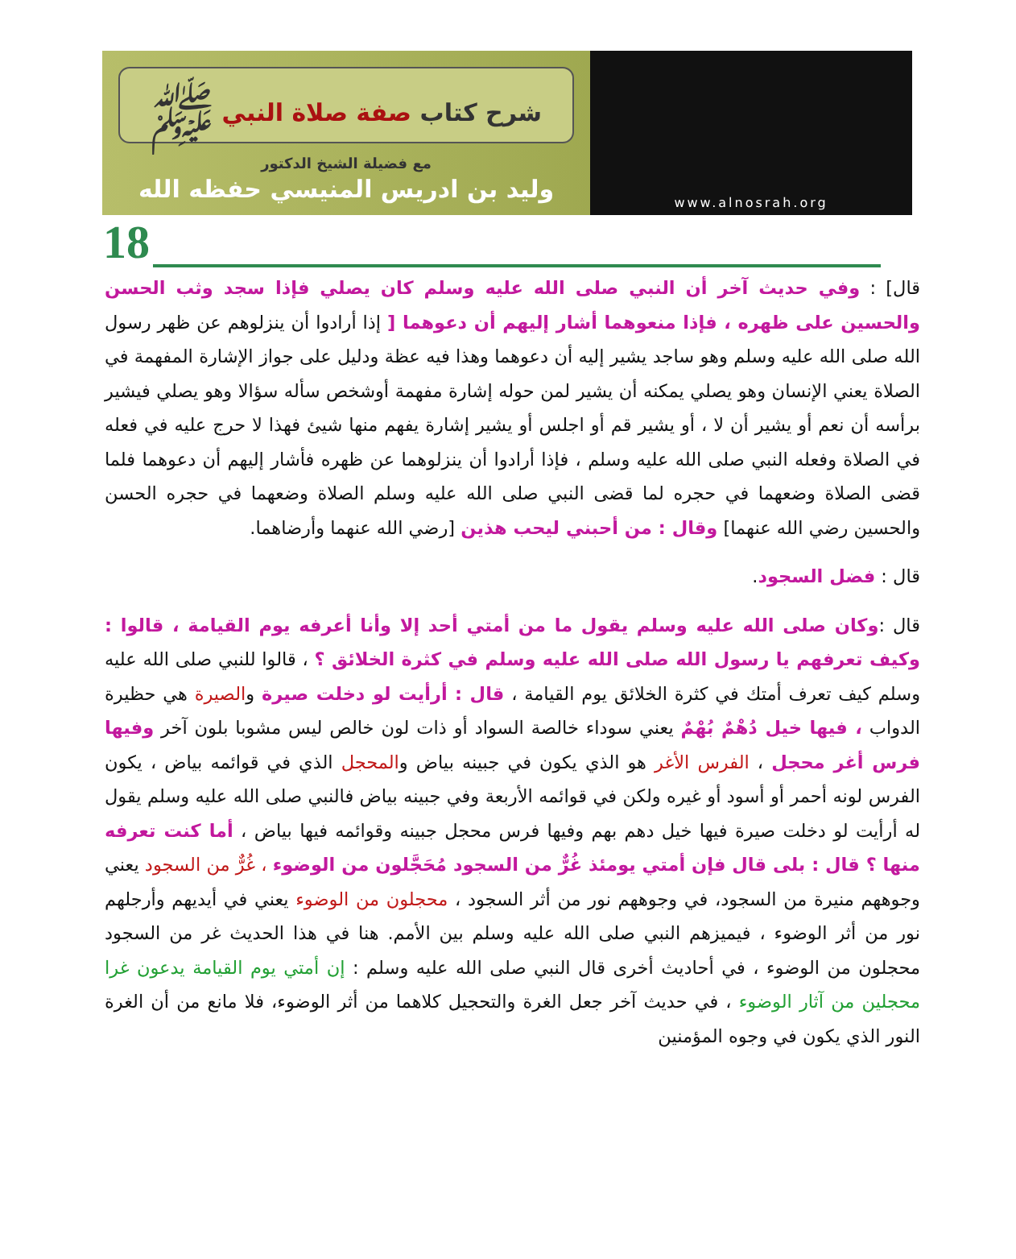شرح كتاب صفة صلاة النبي ﷺ
مع فضيلة الشيخ الدكتور
وليد بن ادريس المنيسي حفظه الله
www.alnosrah.org
18
قال] : وفي حديث آخر أن النبي صلى الله عليه وسلم كان يصلي فإذا سجد وثب الحسن والحسين على ظهره ، فإذا منعوهما أشار إليهم أن دعوهما [ إذا أرادوا أن ينزلوهم عن ظهر رسول الله صلى الله عليه وسلم وهو ساجد يشير إليه أن دعوهما وهذا فيه عظة ودليل على جواز الإشارة المفهمة في الصلاة يعني الإنسان وهو يصلي يمكنه أن يشير لمن حوله إشارة مفهمة أوشخص سأله سؤالا وهو يصلي فيشير برأسه أن نعم أو يشير أن لا ، أو يشير قم أو اجلس أو يشير إشارة يفهم منها شيئ فهذا لا حرج عليه في فعله في الصلاة وفعله النبي صلى الله عليه وسلم ، فإذا أرادوا أن ينزلوهما عن ظهره فأشار إليهم أن دعوهما فلما قضى الصلاة وضعهما في حجره لما قضى النبي صلى الله عليه وسلم الصلاة وضعهما في حجره الحسن والحسين رضي الله عنهما] وقال : من أحبني ليحب هذين [رضي الله عنهما وأرضاهما.
قال : فضل السجود.
قال :وكان صلى الله عليه وسلم يقول ما من أمتي أحد إلا وأنا أعرفه يوم القيامة ، قالوا : وكيف تعرفهم يا رسول الله صلى الله عليه وسلم في كثرة الخلائق ؟ ، قالوا للنبي صلى الله عليه وسلم كيف تعرف أمتك في كثرة الخلائق يوم القيامة ، قال : أرأيت لو دخلت صيرة والصيرة هي حظيرة الدواب ، فيها خيل دُهْمٌ بُهْمٌ يعني سوداء خالصة السواد أو ذات لون خالص ليس مشوبا بلون آخر وفيها فرس أغر محجل ، الفرس الأغر هو الذي يكون في جبينه بياض والمحجل الذي في قوائمه بياض ، يكون الفرس لونه أحمر أو أسود أو غيره ولكن في قوائمه الأربعة وفي جبينه بياض فالنبي صلى الله عليه وسلم يقول له أرأيت لو دخلت صيرة فيها خيل دهم بهم وفيها فرس محجل جبينه وقوائمه فيها بياض ، أما كنت تعرفه منها ؟ قال : بلى قال فإن أمتي يومئذ غُرٌّ من السجود مُحَجَّلون من الوضوء ، غُرٌّ من السجود يعني وجوههم منيرة من السجود، في وجوههم نور من أثر السجود ، محجلون من الوضوء يعني في أيديهم وأرجلهم نور من أثر الوضوء ، فيميزهم النبي صلى الله عليه وسلم بين الأمم. هنا في هذا الحديث غر من السجود محجلون من الوضوء ، في أحاديث أخرى قال النبي صلى الله عليه وسلم : إن أمتي يوم القيامة يدعون غرا محجلين من آثار الوضوء ، في حديث آخر جعل الغرة والتحجيل كلاهما من أثر الوضوء، فلا مانع من أن الغرة النور الذي يكون في وجوه المؤمنين